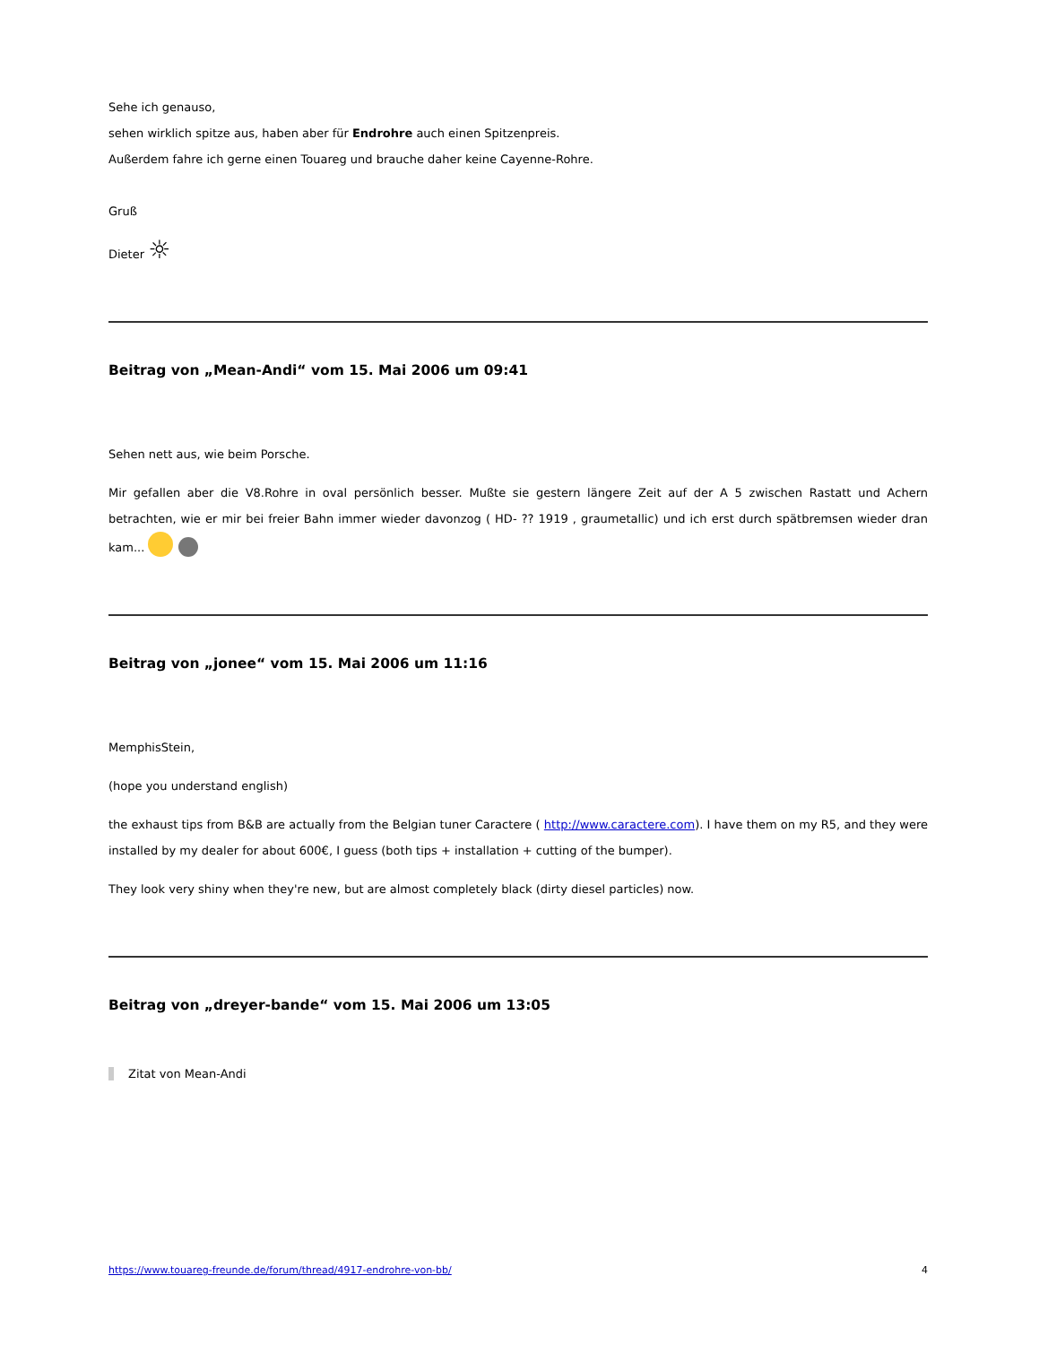Sehe ich genauso,
sehen wirklich spitze aus, haben aber für Endrohre auch einen Spitzenpreis.
Außerdem fahre ich gerne einen Touareg und brauche daher keine Cayenne-Rohre.
Gruß
Dieter ☼
Beitrag von „Mean-Andi“ vom 15. Mai 2006 um 09:41
Sehen nett aus, wie beim Porsche.
Mir gefallen aber die V8.Rohre in oval persönlich besser. Mußte sie gestern längere Zeit auf der A 5 zwischen Rastatt und Achern betrachten, wie er mir bei freier Bahn immer wieder davonzog ( HD- ?? 1919 , graumetallic) und ich erst durch spätbremsen wieder dran kam...
Beitrag von „jonee“ vom 15. Mai 2006 um 11:16
MemphisStein,
(hope you understand english)
the exhaust tips from B&B are actually from the Belgian tuner Caractere ( http://www.caractere.com). I have them on my R5, and they were installed by my dealer for about 600€, I guess (both tips + installation + cutting of the bumper).
They look very shiny when they're new, but are almost completely black (dirty diesel particles) now.
Beitrag von „dreyer-bande“ vom 15. Mai 2006 um 13:05
Zitat von Mean-Andi
https://www.touareg-freunde.de/forum/thread/4917-endrohre-von-bb/ 4